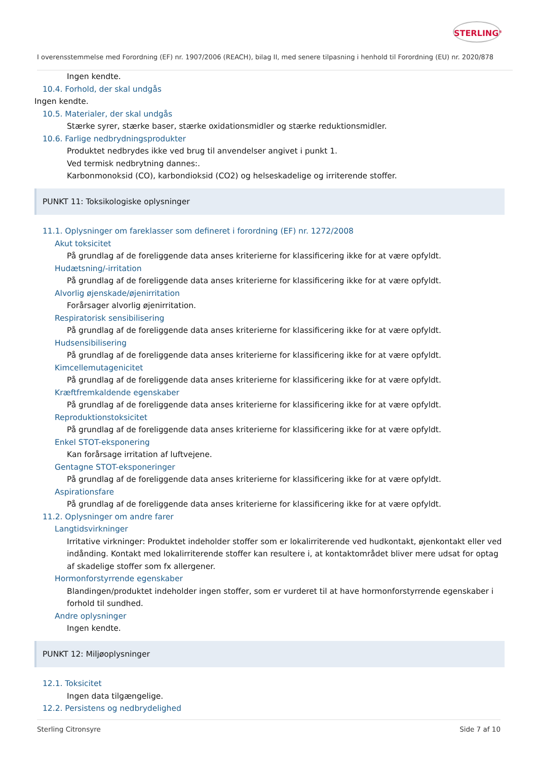STERLING<sup>®</sup>
I overensstemmelse med Forordning (EF) nr. 1907/2006 (REACH), bilag II, med senere tilpasning i henhold til Forordning (EU) nr. 2020/878
Ingen kendte.
10.4. Forhold, der skal undgås
Ingen kendte.
10.5. Materialer, der skal undgås
Stærke syrer, stærke baser, stærke oxidationsmidler og stærke reduktionsmidler.
10.6. Farlige nedbrydningsprodukter
Produktet nedbrydes ikke ved brug til anvendelser angivet i punkt 1.
Ved termisk nedbrytning dannes:.
Karbonmonoksid (CO), karbondioksid (CO2) og helseskadelige og irriterende stoffer.
PUNKT 11: Toksikologiske oplysninger
11.1. Oplysninger om fareklasser som defineret i forordning (EF) nr. 1272/2008
Akut toksicitet
På grundlag af de foreliggende data anses kriterierne for klassificering ikke for at være opfyldt.
Hudætsning/-irritation
På grundlag af de foreliggende data anses kriterierne for klassificering ikke for at være opfyldt.
Alvorlig øjenskade/øjenirritation
Forårsager alvorlig øjenirritation.
Respiratorisk sensibilisering
På grundlag af de foreliggende data anses kriterierne for klassificering ikke for at være opfyldt.
Hudsensibilisering
På grundlag af de foreliggende data anses kriterierne for klassificering ikke for at være opfyldt.
Kimcellemutagenicitet
På grundlag af de foreliggende data anses kriterierne for klassificering ikke for at være opfyldt.
Kræftfremkaldende egenskaber
På grundlag af de foreliggende data anses kriterierne for klassificering ikke for at være opfyldt.
Reproduktionstoksicitet
På grundlag af de foreliggende data anses kriterierne for klassificering ikke for at være opfyldt.
Enkel STOT-eksponering
Kan forårsage irritation af luftvejene.
Gentagne STOT-eksponeringer
På grundlag af de foreliggende data anses kriterierne for klassificering ikke for at være opfyldt.
Aspirationsfare
På grundlag af de foreliggende data anses kriterierne for klassificering ikke for at være opfyldt.
11.2. Oplysninger om andre farer
Langtidsvirkninger
Irritative virkninger: Produktet indeholder stoffer som er lokalirriterende ved hudkontakt, øjenkontakt eller ved indånding. Kontakt med lokalirriterende stoffer kan resultere i, at kontaktområdet bliver mere udsat for optag af skadelige stoffer som fx allergener.
Hormonforstyrrende egenskaber
Blandingen/produktet indeholder ingen stoffer, som er vurderet til at have hormonforstyrrende egenskaber i forhold til sundhed.
Andre oplysninger
Ingen kendte.
PUNKT 12: Miljøoplysninger
12.1. Toksicitet
Ingen data tilgængelige.
12.2. Persistens og nedbrydelighed
Sterling Citronsyre Side 7 af 10